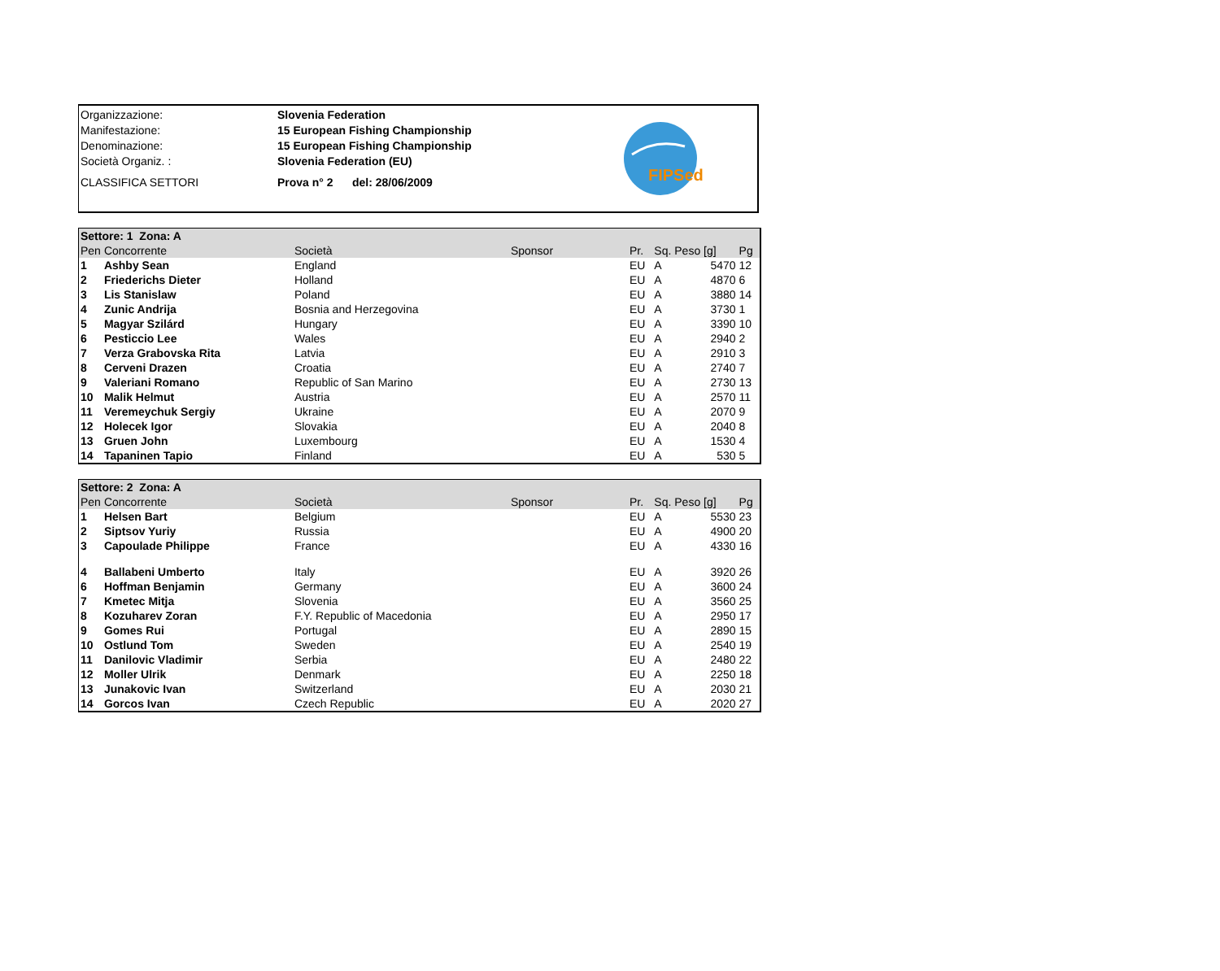| Organizzazione: | Slovenia Federation |
| Manifestazione: | 15 European Fishing Championship |
| Denominazione: | 15 European Fishing Championship |
| Società Organiz. : | Slovenia Federation (EU) |
| CLASSIFICA SETTORI | Prova n° 2 del: 28/06/2009 |
FIPSed
| Settore: 1 Zona: A | | | | | | |
| Pen | Concorrente | Società | Sponsor | Pr. | Sq. Peso [g] | Pg |
| 1 | Ashby Sean | England | | EU | A 5470 | 12 |
| 2 | Friederichs Dieter | Holland | | EU | A 4870 | 6 |
| 3 | Lis Stanislaw | Poland | | EU | A 3880 | 14 |
| 4 | Zunic Andrija | Bosnia and Herzegovina | | EU | A 3730 | 1 |
| 5 | Magyar Szilárd | Hungary | | EU | A 3390 | 10 |
| 6 | Pesticcio Lee | Wales | | EU | A 2940 | 2 |
| 7 | Verza Grabovska Rita | Latvia | | EU | A 2910 | 3 |
| 8 | Cerveni Drazen | Croatia | | EU | A 2740 | 7 |
| 9 | Valeriani Romano | Republic of San Marino | | EU | A 2730 | 13 |
| 10 | Malik Helmut | Austria | | EU | A 2570 | 11 |
| 11 | Veremeychuk Sergiy | Ukraine | | EU | A 2070 | 9 |
| 12 | Holecek Igor | Slovakia | | EU | A 2040 | 8 |
| 13 | Gruen John | Luxembourg | | EU | A 1530 | 4 |
| 14 | Tapaninen Tapio | Finland | | EU | A 530 | 5 |
| Settore: 2 Zona: A | | | | | | |
| Pen | Concorrente | Società | Sponsor | Pr. | Sq. Peso [g] | Pg |
| 1 | Helsen Bart | Belgium | | EU | A 5530 | 23 |
| 2 | Siptsov Yuriy | Russia | | EU | A 4900 | 20 |
| 3 | Capoulade Philippe | France | | EU | A 4330 | 16 |
| 4 | Ballabeni Umberto | Italy | | EU | A 3920 | 26 |
| 6 | Hoffman Benjamin | Germany | | EU | A 3600 | 24 |
| 7 | Kmetec Mitja | Slovenia | | EU | A 3560 | 25 |
| 8 | Kozuharev Zoran | F.Y. Republic of Macedonia | | EU | A 2950 | 17 |
| 9 | Gomes Rui | Portugal | | EU | A 2890 | 15 |
| 10 | Ostlund Tom | Sweden | | EU | A 2540 | 19 |
| 11 | Danilovic Vladimir | Serbia | | EU | A 2480 | 22 |
| 12 | Moller Ulrik | Denmark | | EU | A 2250 | 18 |
| 13 | Junakovic Ivan | Switzerland | | EU | A 2030 | 21 |
| 14 | Gorcos Ivan | Czech Republic | | EU | A 2020 | 27 |